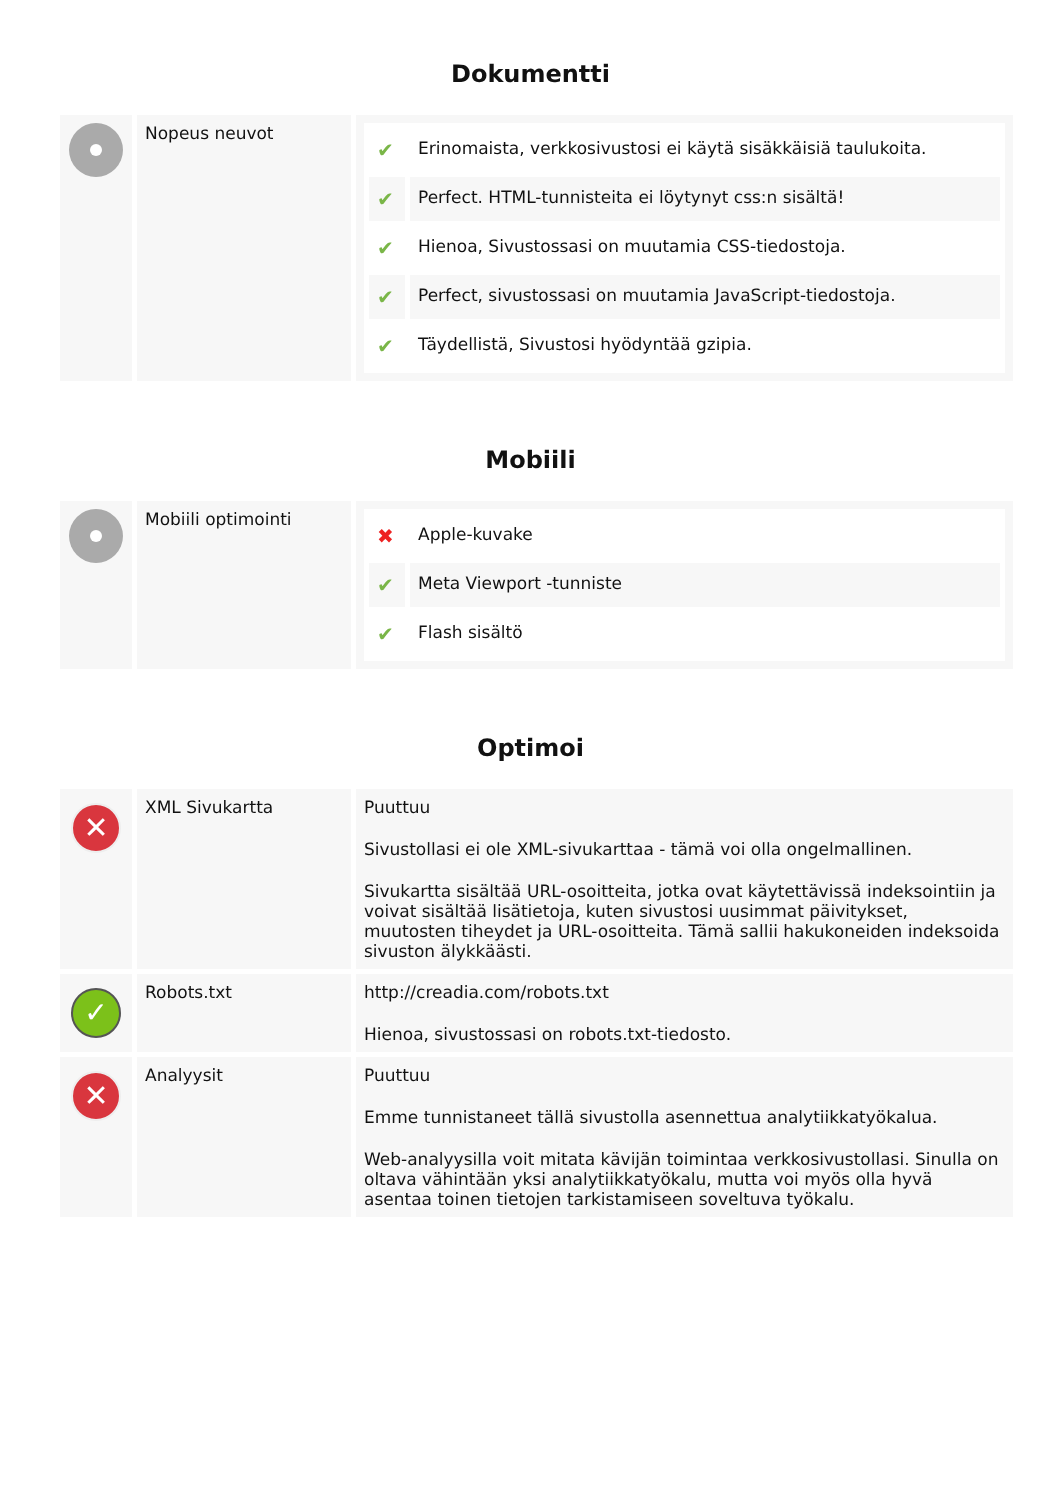Dokumentti
| | Nopeus neuvot | / ✔ / Erinomaista, verkkosivustosi ei käytä sisäkkäisiä taulukoita. / / ✔ / Perfect. HTML-tunnisteita ei löytynyt css:n sisältä! / / ✔ / Hienoa, Sivustossasi on muutamia CSS-tiedostoja. / / ✔ / Perfect, sivustossasi on muutamia JavaScript-tiedostoja. / / ✔ / Täydellistä, Sivustosi hyödyntää gzipia. / |
Mobiili
| | Mobiili optimointi | / ✖ / Apple-kuvake / / ✔ / Meta Viewport -tunniste / / ✔ / Flash sisältö / |
Optimoi
| ✕ | XML Sivukartta | Puuttuu Sivustollasi ei ole XML-sivukarttaa - tämä voi olla ongelmallinen. Sivukartta sisältää URL-osoitteita, jotka ovat käytettävissä indeksointiin ja voivat sisältää lisätietoja, kuten sivustosi uusimmat päivitykset, muutosten tiheydet ja URL-osoitteita. Tämä sallii hakukoneiden indeksoida sivuston älykkäästi. |
| ✓ | Robots.txt | http://creadia.com/robots.txt Hienoa, sivustossasi on robots.txt-tiedosto. |
| ✕ | Analyysit | Puuttuu Emme tunnistaneet tällä sivustolla asennettua analytiikkatyökalua. Web-analyysilla voit mitata kävijän toimintaa verkkosivustollasi. Sinulla on oltava vähintään yksi analytiikkatyökalu, mutta voi myös olla hyvä asentaa toinen tietojen tarkistamiseen soveltuva työkalu. |